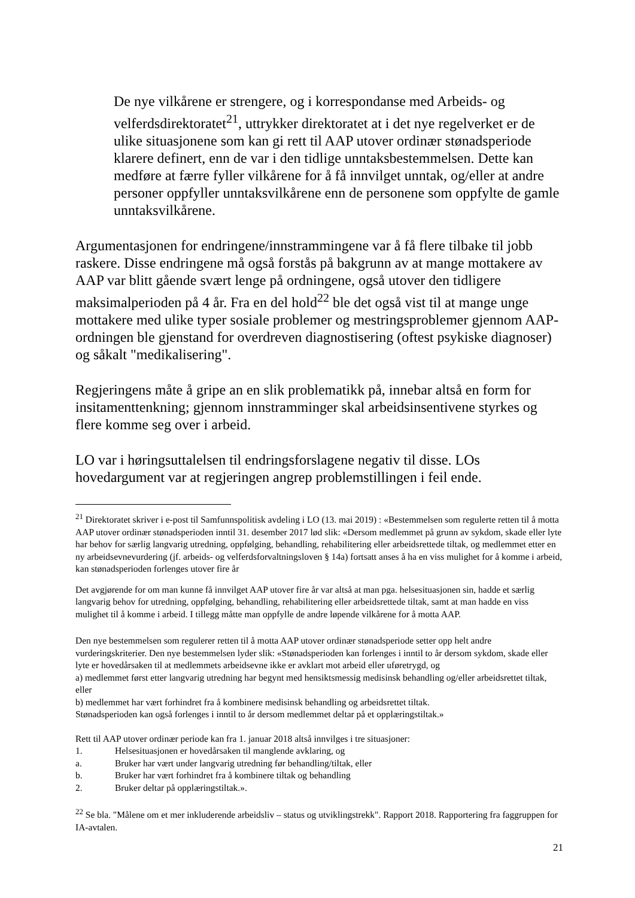De nye vilkårene er strengere, og i korrespondanse med Arbeids- og velferdsdirektoratet<sup>21</sup>, uttrykker direktoratet at i det nye regelverket er de ulike situasjonene som kan gi rett til AAP utover ordinær stønadsperiode klarere definert, enn de var i den tidlige unntaksbestemmelsen. Dette kan medføre at færre fyller vilkårene for å få innvilget unntak, og/eller at andre personer oppfyller unntaksvilkårene enn de personene som oppfylte de gamle unntaksvilkårene.
Argumentasjonen for endringene/innstrammingene var å få flere tilbake til jobb raskere. Disse endringene må også forstås på bakgrunn av at mange mottakere av AAP var blitt gående svært lenge på ordningene, også utover den tidligere maksimalperioden på 4 år. Fra en del hold<sup>22</sup> ble det også vist til at mange unge mottakere med ulike typer sosiale problemer og mestringsproblemer gjennom AAP-ordningen ble gjenstand for overdreven diagnostisering (oftest psykiske diagnoser) og såkalt "medikalisering".
Regjeringens måte å gripe an en slik problematikk på, innebar altså en form for insitamenttenkning; gjennom innstramminger skal arbeidsinsentivene styrkes og flere komme seg over i arbeid.
LO var i høringsuttalelsen til endringsforslagene negativ til disse. LOs hovedargument var at regjeringen angrep problemstillingen i feil ende.
<sup>21</sup> Direktoratet skriver i e-post til Samfunnspolitisk avdeling i LO (13. mai 2019) : «Bestemmelsen som regulerte retten til å motta AAP utover ordinær stønadsperioden inntil 31. desember 2017 lød slik: «Dersom medlemmet på grunn av sykdom, skade eller lyte har behov for særlig langvarig utredning, oppfølging, behandling, rehabilitering eller arbeidsrettede tiltak, og medlemmet etter en ny arbeidsevnevurdering (jf. arbeids- og velferdsforvaltningsloven § 14a) fortsatt anses å ha en viss mulighet for å komme i arbeid, kan stønadsperioden forlenges utover fire år
Det avgjørende for om man kunne få innvilget AAP utover fire år var altså at man pga. helsesituasjonen sin, hadde et særlig langvarig behov for utredning, oppfølging, behandling, rehabilitering eller arbeidsrettede tiltak, samt at man hadde en viss mulighet til å komme i arbeid. I tillegg måtte man oppfylle de andre løpende vilkårene for å motta AAP.
Den nye bestemmelsen som regulerer retten til å motta AAP utover ordinær stønadsperiode setter opp helt andre vurderingskriterier. Den nye bestemmelsen lyder slik: «Stønadsperioden kan forlenges i inntil to år dersom sykdom, skade eller lyte er hovedårsaken til at medlemmets arbeidsevne ikke er avklart mot arbeid eller uføretrygd, og
a) medlemmet først etter langvarig utredning har begynt med hensiktsmessig medisinsk behandling og/eller arbeidsrettet tiltak, eller
b) medlemmet har vært forhindret fra å kombinere medisinsk behandling og arbeidsrettet tiltak.
Stønadsperioden kan også forlenges i inntil to år dersom medlemmet deltar på et opplæringstiltak.»
Rett til AAP utover ordinær periode kan fra 1. januar 2018 altså innvilges i tre situasjoner:
1. Helsesituasjonen er hovedårsaken til manglende avklaring, og
a. Bruker har vært under langvarig utredning før behandling/tiltak, eller
b. Bruker har vært forhindret fra å kombinere tiltak og behandling
2. Bruker deltar på opplæringstiltak.».
<sup>22</sup> Se bla. "Målene om et mer inkluderende arbeidsliv – status og utviklingstrekk". Rapport 2018. Rapportering fra faggruppen for IA-avtalen.
21